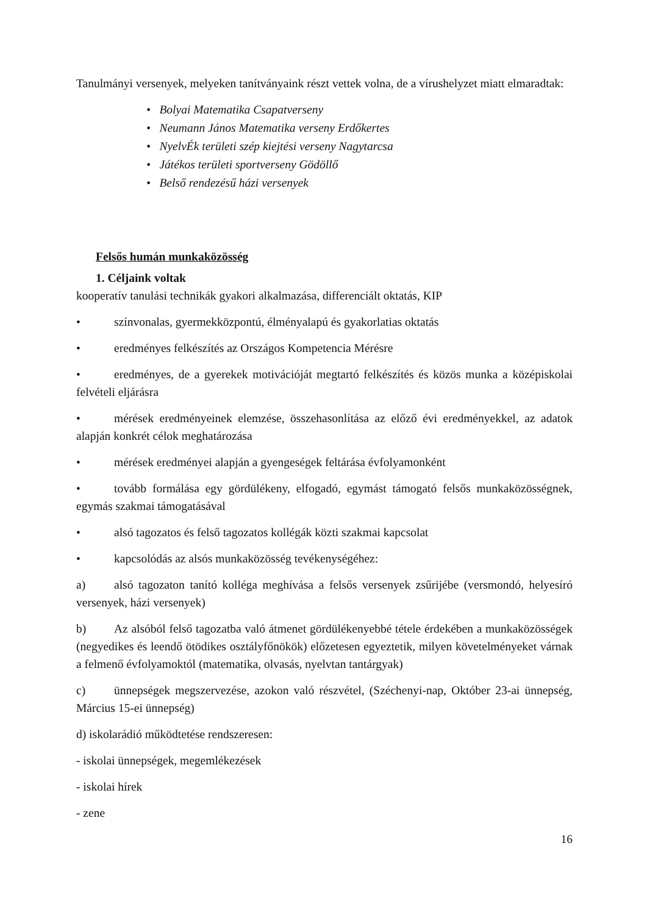Tanulmányi versenyek, melyeken tanítványaink részt vettek volna, de a vírushelyzet miatt elmaradtak:
• Bolyai Matematika Csapatverseny
• Neumann János Matematika verseny Erdőkertes
• NyelvÉk területi szép kiejtési verseny Nagytarcsa
• Játékos területi sportverseny Gödöllő
• Belső rendezésű házi versenyek
Felsős humán munkaközösség
1. Céljaink voltak
kooperatív tanulási technikák gyakori alkalmazása, differenciált oktatás, KIP
• színvonalas, gyermekközpontú, élményalapú és gyakorlatias oktatás
• eredményes felkészítés az Országos Kompetencia Mérésre
• eredményes, de a gyerekek motivációját megtartó felkészítés és közös munka a középiskolai felvételi eljárásra
• mérések eredményeinek elemzése, összehasonlítása az előző évi eredményekkel, az adatok alapján konkrét célok meghatározása
• mérések eredményei alapján a gyengeségek feltárása évfolyamonként
• tovább formálása egy gördülékeny, elfogadó, egymást támogató felsős munkaközösségnek, egymás szakmai támogatásával
• alsó tagozatos és felső tagozatos kollégák közti szakmai kapcsolat
• kapcsolódás az alsós munkaközösség tevékenységéhez:
a) alsó tagozaton tanító kolléga meghívása a felsős versenyek zsűrijébe (versmondó, helyesíró versenyek, házi versenyek)
b) Az alsóból felső tagozatba való átmenet gördülékenyebbé tétele érdekében a munkaközösségek (negyedikes és leendő ötödikes osztályfőnökök) előzetesen egyeztetik, milyen követelményeket várnak a felmenő évfolyamoktól (matematika, olvasás, nyelvtan tantárgyak)
c) ünnepségek megszervezése, azokon való részvétel, (Széchenyi-nap, Október 23-ai ünnepség, Március 15-ei ünnepség)
d) iskolarádió működtetése rendszeresen:
- iskolai ünnepségek, megemlékezések
- iskolai hírek
- zene
16